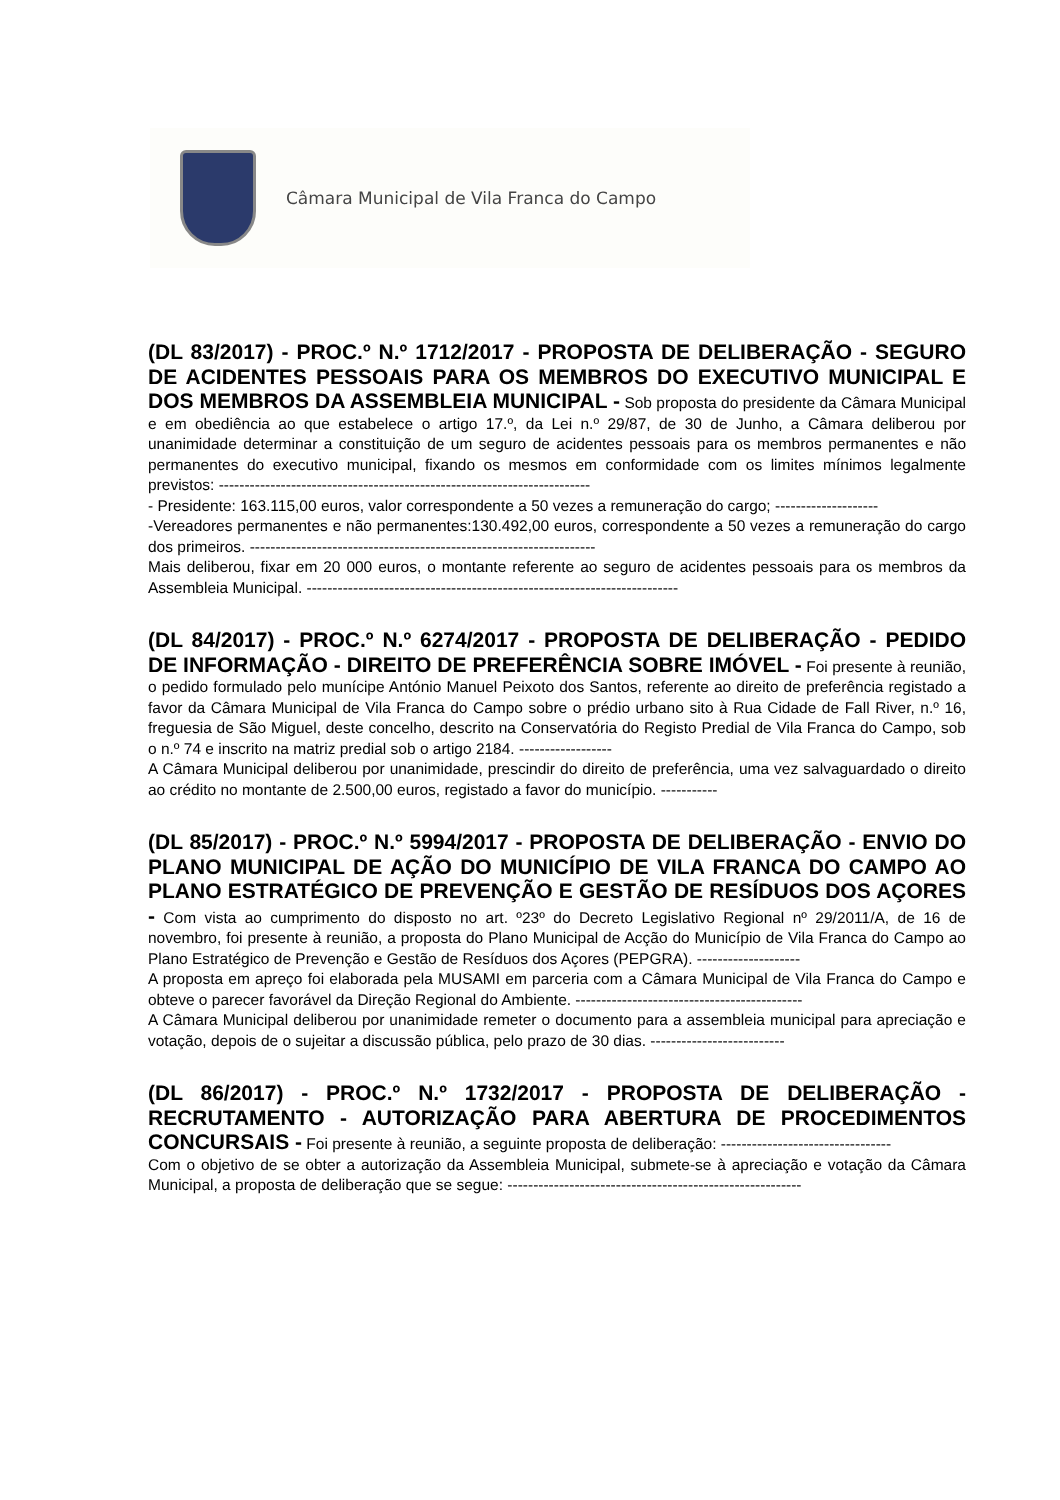Câmara Municipal de Vila Franca do Campo
(DL 83/2017) - PROC.º N.º 1712/2017 - PROPOSTA DE DELIBERAÇÃO - SEGURO DE ACIDENTES PESSOAIS PARA OS MEMBROS DO EXECUTIVO MUNICIPAL E DOS MEMBROS DA ASSEMBLEIA MUNICIPAL -
Sob proposta do presidente da Câmara Municipal e em obediência ao que estabelece o artigo 17.º, da Lei n.º 29/87, de 30 de Junho, a Câmara deliberou por unanimidade determinar a constituição de um seguro de acidentes pessoais para os membros permanentes e não permanentes do executivo municipal, fixando os mesmos em conformidade com os limites mínimos legalmente previstos: ------------------------------------------------------------------------
- Presidente: 163.115,00 euros, valor correspondente a 50 vezes a remuneração do cargo; --------------------
-Vereadores permanentes e não permanentes:130.492,00 euros, correspondente a 50 vezes a remuneração do cargo dos primeiros. -------------------------------------------------------------------
Mais deliberou, fixar em 20 000 euros, o montante referente ao seguro de acidentes pessoais para os membros da Assembleia Municipal. ------------------------------------------------------------------------
(DL 84/2017) - PROC.º N.º 6274/2017 - PROPOSTA DE DELIBERAÇÃO - PEDIDO DE INFORMAÇÃO - DIREITO DE PREFERÊNCIA SOBRE IMÓVEL -
Foi presente à reunião, o pedido formulado pelo munícipe António Manuel Peixoto dos Santos, referente ao direito de preferência registado a favor da Câmara Municipal de Vila Franca do Campo sobre o prédio urbano sito à Rua Cidade de Fall River, n.º 16, freguesia de São Miguel, deste concelho, descrito na Conservatória do Registo Predial de Vila Franca do Campo, sob o n.º 74 e inscrito na matriz predial sob o artigo 2184. ------------------
A Câmara Municipal deliberou por unanimidade, prescindir do direito de preferência, uma vez salvaguardado o direito ao crédito no montante de 2.500,00 euros, registado a favor do município. -----------
(DL 85/2017) - PROC.º N.º 5994/2017 - PROPOSTA DE DELIBERAÇÃO - ENVIO DO PLANO MUNICIPAL DE AÇÃO DO MUNICÍPIO DE VILA FRANCA DO CAMPO AO PLANO ESTRATÉGICO DE PREVENÇÃO E GESTÃO DE RESÍDUOS DOS AÇORES -
Com vista ao cumprimento do disposto no art. º23º do Decreto Legislativo Regional nº 29/2011/A, de 16 de novembro, foi presente à reunião, a proposta do Plano Municipal de Acção do Município de Vila Franca do Campo ao Plano Estratégico de Prevenção e Gestão de Resíduos dos Açores (PEPGRA). --------------------
A proposta em apreço foi elaborada pela MUSAMI em parceria com a Câmara Municipal de Vila Franca do Campo e obteve o parecer favorável da Direção Regional do Ambiente. --------------------------------------------
A Câmara Municipal deliberou por unanimidade remeter o documento para a assembleia municipal para apreciação e votação, depois de o sujeitar a discussão pública, pelo prazo de 30 dias. --------------------------
(DL 86/2017) - PROC.º N.º 1732/2017 - PROPOSTA DE DELIBERAÇÃO - RECRUTAMENTO - AUTORIZAÇÃO PARA ABERTURA DE PROCEDIMENTOS CONCURSAIS -
Foi presente à reunião, a seguinte proposta de deliberação: ---------------------------------
Com o objetivo de se obter a autorização da Assembleia Municipal, submete-se à apreciação e votação da Câmara Municipal, a proposta de deliberação que se segue: ---------------------------------------------------------